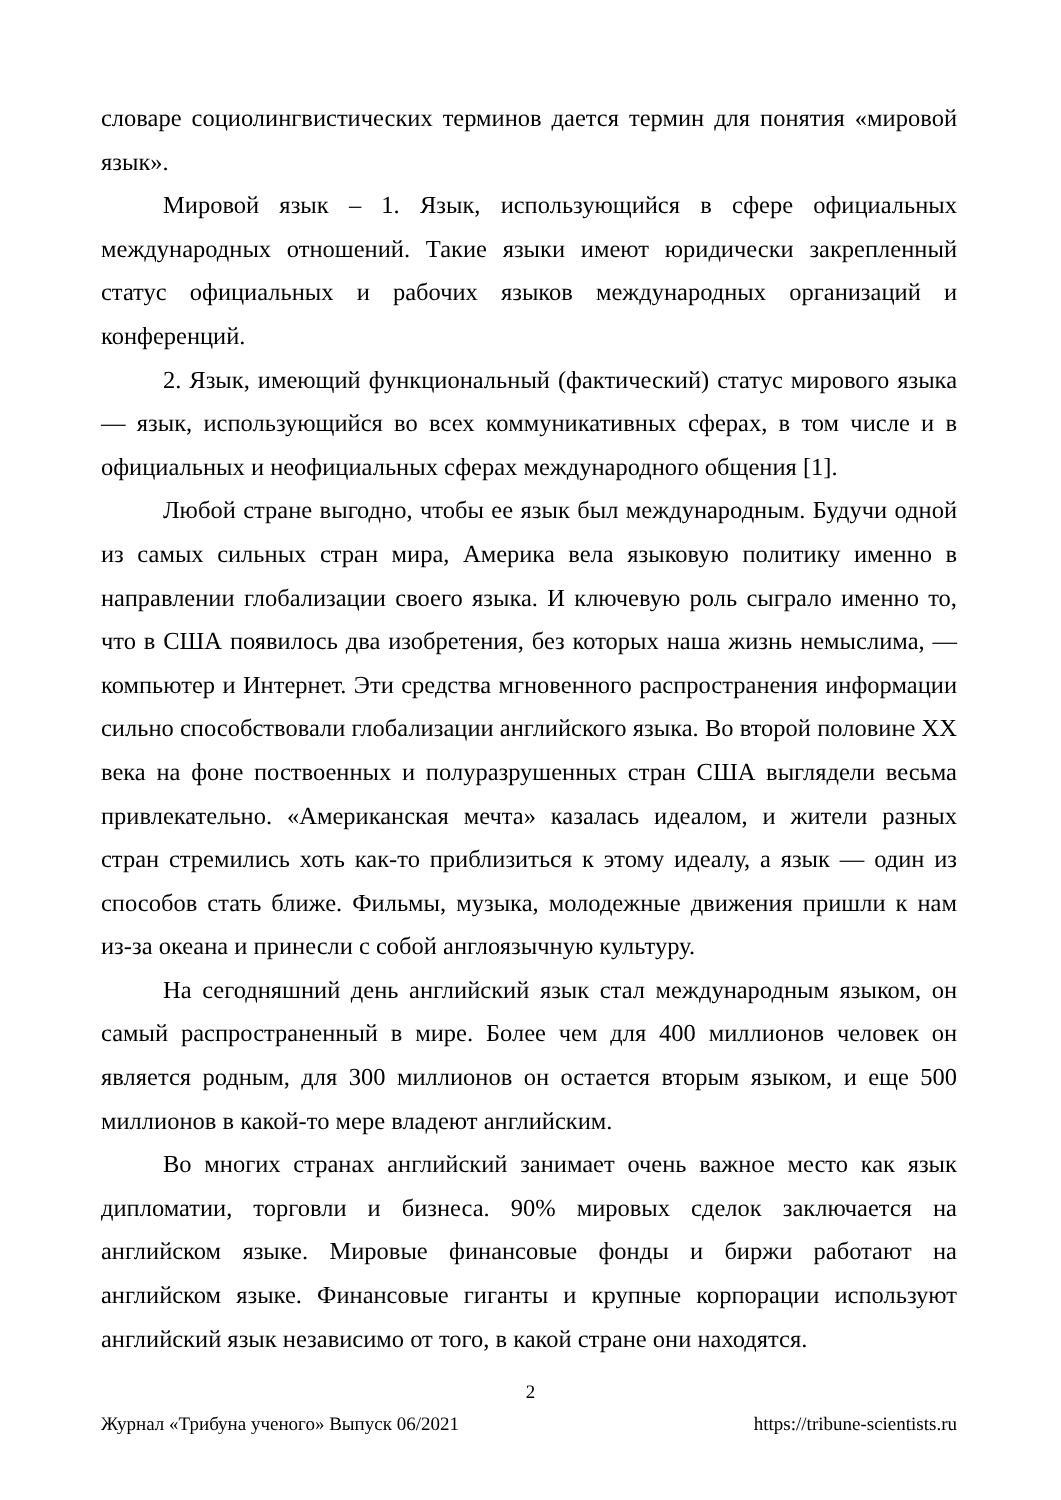словаре социолингвистических терминов дается термин для понятия «мировой язык».
Мировой язык – 1. Язык, использующийся в сфере официальных международных отношений. Такие языки имеют юридически закрепленный статус официальных и рабочих языков международных организаций и конференций.
2. Язык, имеющий функциональный (фактический) статус мирового языка — язык, использующийся во всех коммуникативных сферах, в том числе и в официальных и неофициальных сферах международного общения [1].
Любой стране выгодно, чтобы ее язык был международным. Будучи одной из самых сильных стран мира, Америка вела языковую политику именно в направлении глобализации своего языка. И ключевую роль сыграло именно то, что в США появилось два изобретения, без которых наша жизнь немыслима, — компьютер и Интернет. Эти средства мгновенного распространения информации сильно способствовали глобализации английского языка. Во второй половине XX века на фоне поствоенных и полуразрушенных стран США выглядели весьма привлекательно. «Американская мечта» казалась идеалом, и жители разных стран стремились хоть как-то приблизиться к этому идеалу, а язык — один из способов стать ближе. Фильмы, музыка, молодежные движения пришли к нам из-за океана и принесли с собой англоязычную культуру.
На сегодняшний день английский язык стал международным языком, он самый распространенный в мире. Более чем для 400 миллионов человек он является родным, для 300 миллионов он остается вторым языком, и еще 500 миллионов в какой-то мере владеют английским.
Во многих странах английский занимает очень важное место как язык дипломатии, торговли и бизнеса. 90% мировых сделок заключается на английском языке. Мировые финансовые фонды и биржи работают на английском языке. Финансовые гиганты и крупные корпорации используют английский язык независимо от того, в какой стране они находятся.
2
Журнал «Трибуна ученого» Выпуск 06/2021 https://tribune-scientists.ru